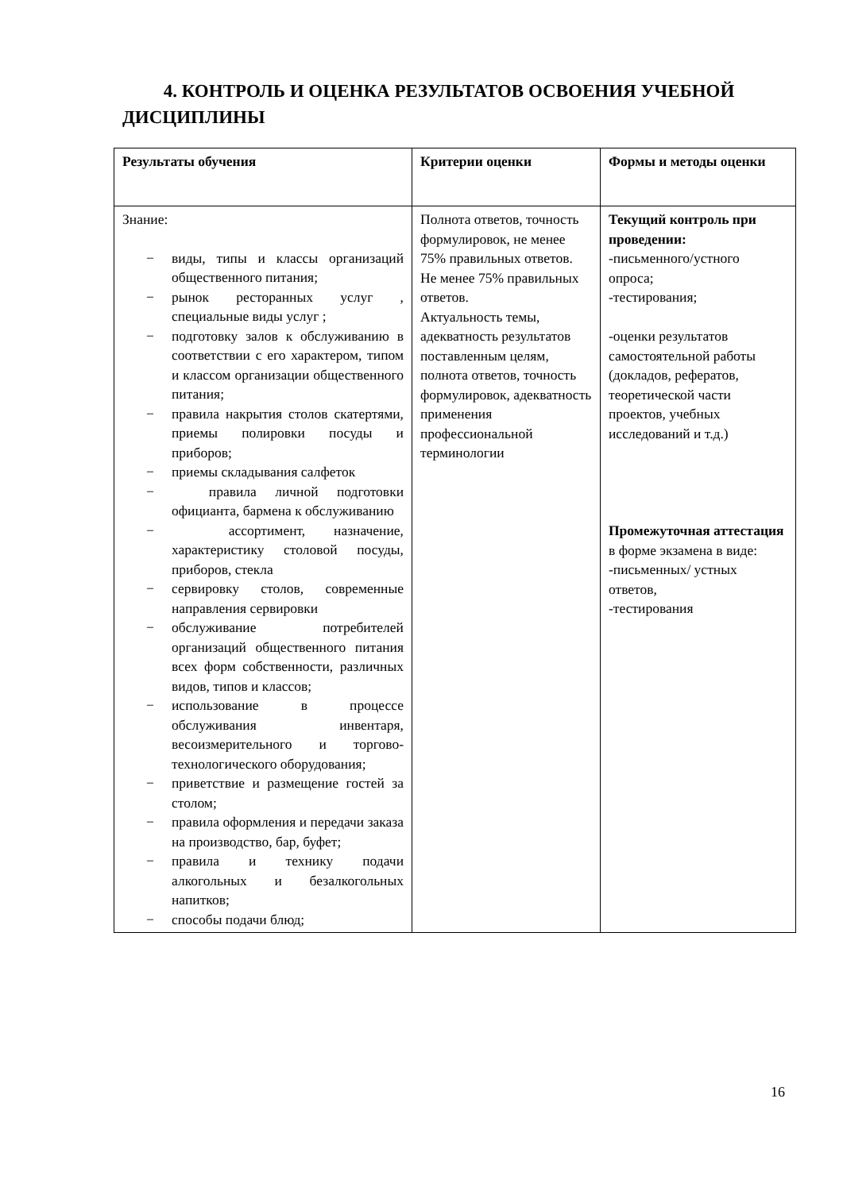4. КОНТРОЛЬ И ОЦЕНКА РЕЗУЛЬТАТОВ ОСВОЕНИЯ УЧЕБНОЙ ДИСЦИПЛИНЫ
| Результаты обучения | Критерии оценки | Формы и методы оценки |
| --- | --- | --- |
| Знание: − виды, типы и классы организаций общественного питания; − рынок ресторанных услуг , специальные виды услуг ; − подготовку залов к обслуживанию в соответствии с его характером, типом и классом организации общественного питания; − правила накрытия столов скатертями, приемы полировки посуды и приборов; − приемы складывания салфеток − правила личной подготовки официанта, бармена к обслуживанию − ассортимент, назначение, характеристику столовой посуды, приборов, стекла − сервировку столов, современные направления сервировки − обслуживание потребителей организаций общественного питания всех форм собственности, различных видов, типов и классов; − использование в процессе обслуживания инвентаря, весоизмерительного и торгово-технологического оборудования; − приветствие и размещение гостей за столом; − правила оформления и передачи заказа на производство, бар, буфет; − правила и технику подачи алкогольных и безалкогольных напитков; − способы подачи блюд; | Полнота ответов, точность формулировок, не менее 75% правильных ответов. Не менее 75% правильных ответов. Актуальность темы, адекватность результатов поставленным целям, полнота ответов, точность формулировок, адекватность применения профессиональной терминологии | Текущий контроль при проведении: -письменного/устного опроса; -тестирования; -оценки результатов самостоятельной работы (докладов, рефератов, теоретической части проектов, учебных исследований и т.д.) Промежуточная аттестация в форме экзамена в виде: -письменных/ устных ответов, -тестирования |
16